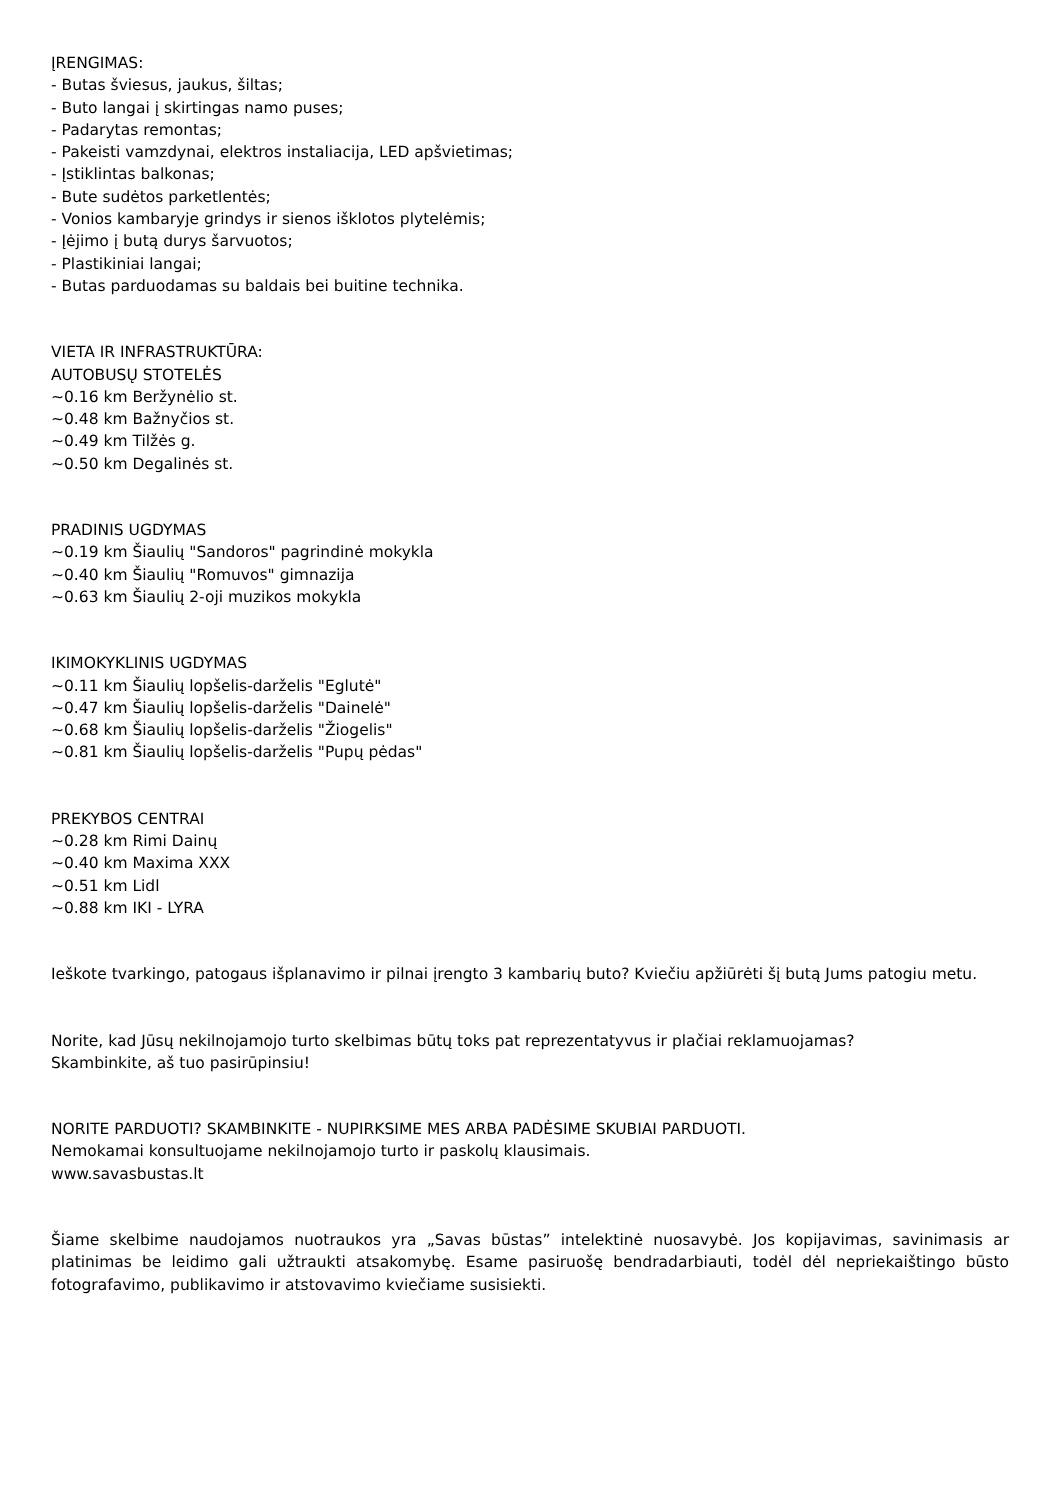ĮRENGIMAS:
- Butas šviesus, jaukus, šiltas;
- Buto langai į skirtingas namo puses;
- Padarytas remontas;
- Pakeisti vamzdynai, elektros instaliacija, LED apšvietimas;
- Įstiklintas balkonas;
- Bute sudėtos parketlentės;
- Vonios kambaryje grindys ir sienos išklotos plytelėmis;
- Įėjimo į butą durys šarvuotos;
- Plastikiniai langai;
- Butas parduodamas su baldais bei buitine technika.
VIETA IR INFRASTRUKTŪRA:
AUTOBUSŲ STOTELĖS
~0.16 km Beržynėlio st.
~0.48 km Bažnyčios st.
~0.49 km Tilžės g.
~0.50 km Degalinės st.
PRADINIS UGDYMAS
~0.19 km Šiaulių "Sandoros" pagrindinė mokykla
~0.40 km Šiaulių "Romuvos" gimnazija
~0.63 km Šiaulių 2-oji muzikos mokykla
IKIMOKYKLINIS UGDYMAS
~0.11 km Šiaulių lopšelis-darželis "Eglutė"
~0.47 km Šiaulių lopšelis-darželis "Dainelė"
~0.68 km Šiaulių lopšelis-darželis "Žiogelis"
~0.81 km Šiaulių lopšelis-darželis "Pupų pėdas"
PREKYBOS CENTRAI
~0.28 km Rimi Dainų
~0.40 km Maxima XXX
~0.51 km Lidl
~0.88 km IKI - LYRA
Ieškote tvarkingo, patogaus išplanavimo ir pilnai įrengto 3 kambarių buto? Kviečiu apžiūrėti šį butą Jums patogiu metu.
Norite, kad Jūsų nekilnojamojo turto skelbimas būtų toks pat reprezentatyvus ir plačiai reklamuojamas?
Skambinkite, aš tuo pasirūpinsiu!
NORITE PARDUOTI? SKAMBINKITE - NUPIRKSIME MES ARBA PADĖSIME SKUBIAI PARDUOTI.
Nemokamai konsultuojame nekilnojamojo turto ir paskolų klausimais.
www.savasbustas.lt
Šiame skelbime naudojamos nuotraukos yra „Savas būstas” intelektinė nuosavybė. Jos kopijavimas, savinimasis ar platinimas be leidimo gali užtraukti atsakomybę. Esame pasiruošę bendradarbiauti, todėl dėl nepriekaištingo būsto fotografavimo, publikavimo ir atstovavimo kviečiame susisiekti.